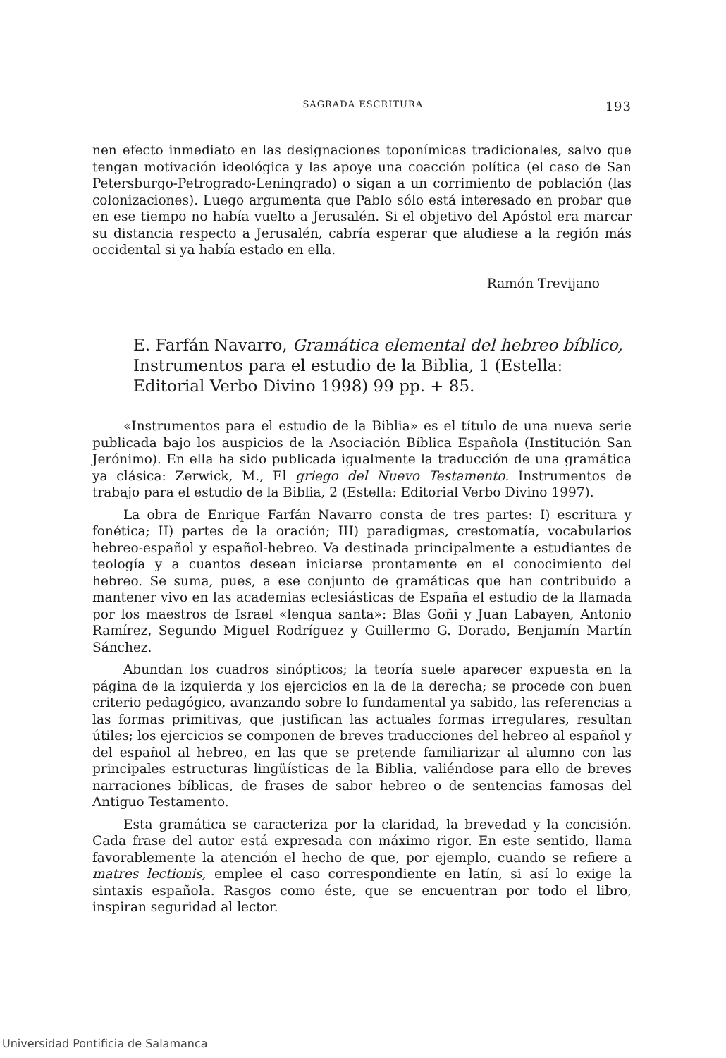SAGRADA ESCRITURA 193
nen efecto inmediato en las designaciones toponímicas tradicionales, salvo que tengan motivación ideológica y las apoye una coacción política (el caso de San Petersburgo-Petrogrado-Leningrado) o sigan a un corrimiento de población (las colonizaciones). Luego argumenta que Pablo sólo está interesado en probar que en ese tiempo no había vuelto a Jerusalén. Si el objetivo del Apóstol era marcar su distancia respecto a Jerusalén, cabría esperar que aludiese a la región más occidental si ya había estado en ella.
Ramón Trevijano
E. Farfán Navarro, Gramática elemental del hebreo bíblico, Instrumentos para el estudio de la Biblia, 1 (Estella: Editorial Verbo Divino 1998) 99 pp. + 85.
«Instrumentos para el estudio de la Biblia» es el título de una nueva serie publicada bajo los auspicios de la Asociación Bíblica Española (Institución San Jerónimo). En ella ha sido publicada igualmente la traducción de una gramática ya clásica: Zerwick, M., El griego del Nuevo Testamento. Instrumentos de trabajo para el estudio de la Biblia, 2 (Estella: Editorial Verbo Divino 1997).
La obra de Enrique Farfán Navarro consta de tres partes: I) escritura y fonética; II) partes de la oración; III) paradigmas, crestomatía, vocabularios hebreo-español y español-hebreo. Va destinada principalmente a estudiantes de teología y a cuantos desean iniciarse prontamente en el conocimiento del hebreo. Se suma, pues, a ese conjunto de gramáticas que han contribuido a mantener vivo en las academias eclesiásticas de España el estudio de la llamada por los maestros de Israel «lengua santa»: Blas Goñi y Juan Labayen, Antonio Ramírez, Segundo Miguel Rodríguez y Guillermo G. Dorado, Benjamín Martín Sánchez.
Abundan los cuadros sinópticos; la teoría suele aparecer expuesta en la página de la izquierda y los ejercicios en la de la derecha; se procede con buen criterio pedagógico, avanzando sobre lo fundamental ya sabido, las referencias a las formas primitivas, que justifican las actuales formas irregulares, resultan útiles; los ejercicios se componen de breves traducciones del hebreo al español y del español al hebreo, en las que se pretende familiarizar al alumno con las principales estructuras lingüísticas de la Biblia, valiéndose para ello de breves narraciones bíblicas, de frases de sabor hebreo o de sentencias famosas del Antiguo Testamento.
Esta gramática se caracteriza por la claridad, la brevedad y la concisión. Cada frase del autor está expresada con máximo rigor. En este sentido, llama favorablemente la atención el hecho de que, por ejemplo, cuando se refiere a matres lectionis, emplee el caso correspondiente en latín, si así lo exige la sintaxis española. Rasgos como éste, que se encuentran por todo el libro, inspiran seguridad al lector.
Universidad Pontificia de Salamanca